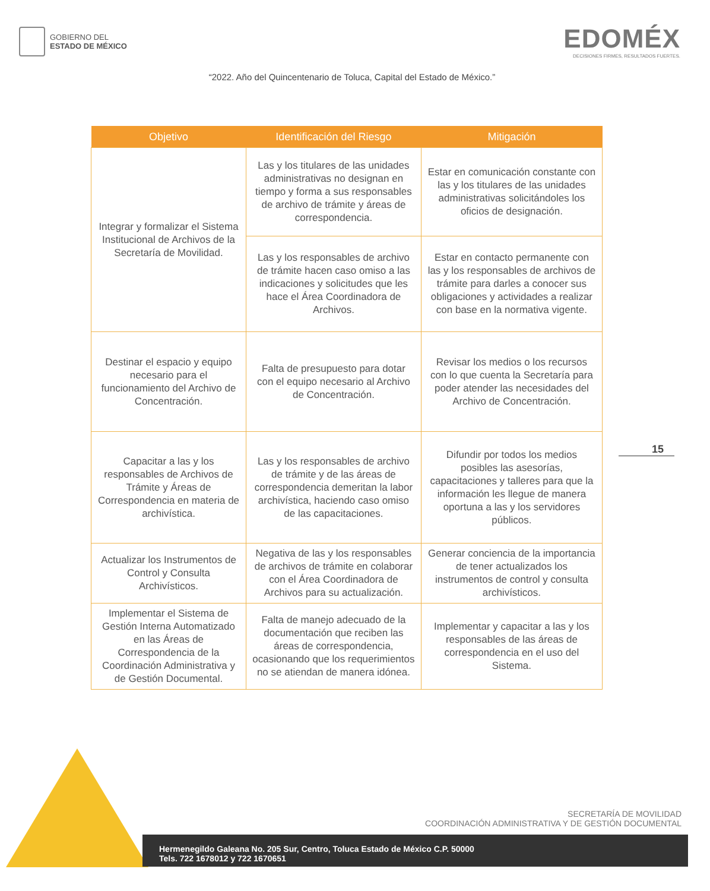GOBIERNO DEL
ESTADO DE MÉXICO
EDOMÉX
DECISIONES FIRMES, RESULTADOS FUERTES.
“2022. Año del Quincentenario de Toluca, Capital del Estado de México.”
| Objetivo | Identificación del Riesgo | Mitigación |
| --- | --- | --- |
| Integrar y formalizar el Sistema Institucional de Archivos de la Secretaría de Movilidad. | Las y los titulares de las unidades administrativas no designan en tiempo y forma a sus responsables de archivo de trámite y áreas de correspondencia. | Estar en comunicación constante con las y los titulares de las unidades administrativas solicitándoles los oficios de designación. |
| | Las y los responsables de archivo de trámite hacen caso omiso a las indicaciones y solicitudes que les hace el Área Coordinadora de Archivos. | Estar en contacto permanente con las y los responsables de archivos de trámite para darles a conocer sus obligaciones y actividades a realizar con base en la normativa vigente. |
| Destinar el espacio y equipo necesario para el funcionamiento del Archivo de Concentración. | Falta de presupuesto para dotar con el equipo necesario al Archivo de Concentración. | Revisar los medios o los recursos con lo que cuenta la Secretaría para poder atender las necesidades del Archivo de Concentración. |
| Capacitar a las y los responsables de Archivos de Trámite y Áreas de Correspondencia en materia de archivística. | Las y los responsables de archivo de trámite y de las áreas de correspondencia demeritan la labor archivística, haciendo caso omiso de las capacitaciones. | Difundir por todos los medios posibles las asesorías, capacitaciones y talleres para que la información les llegue de manera oportuna a las y los servidores públicos. |
| Actualizar los Instrumentos de Control y Consulta Archivísticos. | Negativa de las y los responsables de archivos de trámite en colaborar con el Área Coordinadora de Archivos para su actualización. | Generar conciencia de la importancia de tener actualizados los instrumentos de control y consulta archivísticos. |
| Implementar el Sistema de Gestión Interna Automatizado en las Áreas de Correspondencia de la Coordinación Administrativa y de Gestión Documental. | Falta de manejo adecuado de la documentación que reciben las áreas de correspondencia, ocasionando que los requerimientos no se atiendan de manera idónea. | Implementar y capacitar a las y los responsables de las áreas de correspondencia en el uso del Sistema. |
15
SECRETARÍA DE MOVILIDAD
COORDINACIÓN ADMINISTRATIVA Y DE GESTIÓN DOCUMENTAL
Hermenegildo Galeana No. 205 Sur, Centro, Toluca Estado de México C.P. 50000
Tels. 722 1678012 y 722 1670651